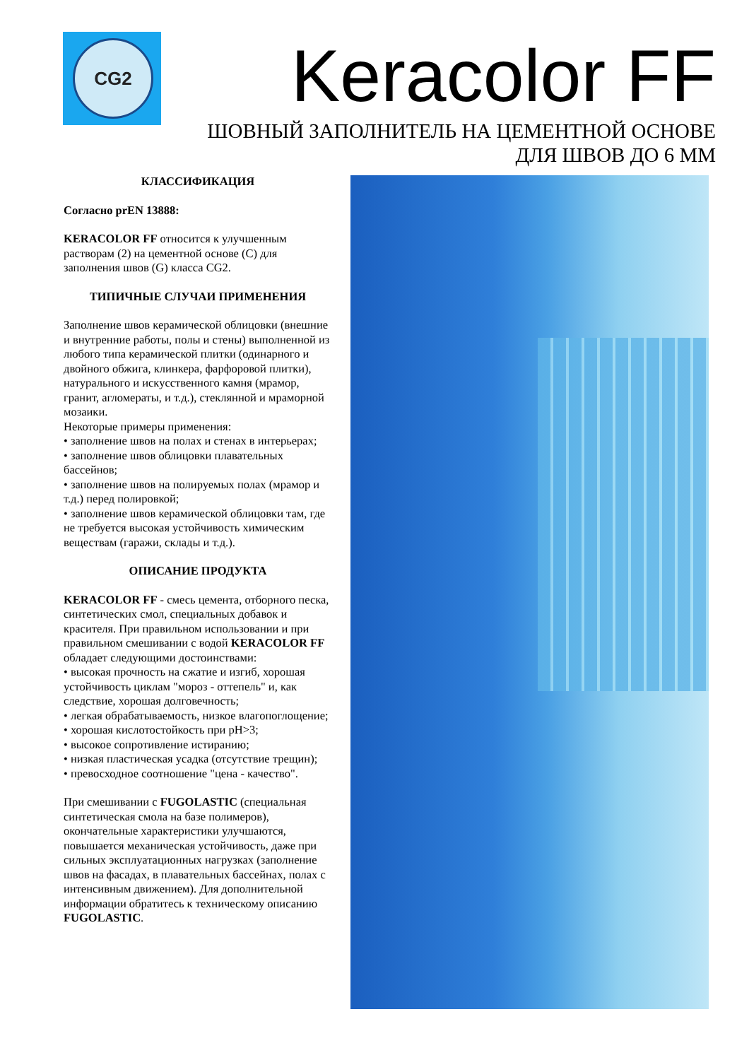CG2
Keracolor FF
ШОВНЫЙ ЗАПОЛНИТЕЛЬ НА ЦЕМЕНТНОЙ ОСНОВЕ
ДЛЯ ШВОВ ДО 6 ММ
КЛАССИФИКАЦИЯ
Согласно prEN 13888:
KERACOLOR FF относится к улучшенным растворам (2) на цементной основе (C) для заполнения швов (G) класса CG2.
ТИПИЧНЫЕ СЛУЧАИ ПРИМЕНЕНИЯ
Заполнение швов керамической облицовки (внешние и внутренние работы, полы и стены) выполненной из любого типа керамической плитки (одинарного и двойного обжига, клинкера, фарфоровой плитки), натурального и искусственного камня (мрамор, гранит, агломераты, и т.д.), стеклянной и мраморной мозаики.
Некоторые примеры применения:
• заполнение швов на полах и стенах в интерьерах;
• заполнение швов облицовки плавательных бассейнов;
• заполнение швов на полируемых полах (мрамор и т.д.) перед полировкой;
• заполнение швов керамической облицовки там, где не требуется высокая устойчивость химическим веществам (гаражи, склады и т.д.).
ОПИСАНИЕ ПРОДУКТА
KERACOLOR FF - смесь цемента, отборного песка, синтетических смол, специальных добавок и красителя. При правильном использовании и при правильном смешивании с водой KERACOLOR FF обладает следующими достоинствами:
• высокая прочность на сжатие и изгиб, хорошая устойчивость циклам "мороз - оттепель" и, как следствие, хорошая долговечность;
• легкая обрабатываемость, низкое влагопоглощение;
• хорошая кислотостойкость при pH>3;
• высокое сопротивление истиранию;
• низкая пластическая усадка (отсутствие трещин);
• превосходное соотношение "цена - качество".
При смешивании с FUGOLASTIC (специальная синтетическая смола на базе полимеров), окончательные характеристики улучшаются, повышается механическая устойчивость, даже при сильных эксплуатационных нагрузках (заполнение швов на фасадах, в плавательных бассейнах, полах с интенсивным движением). Для дополнительной информации обратитесь к техническому описанию FUGOLASTIC.